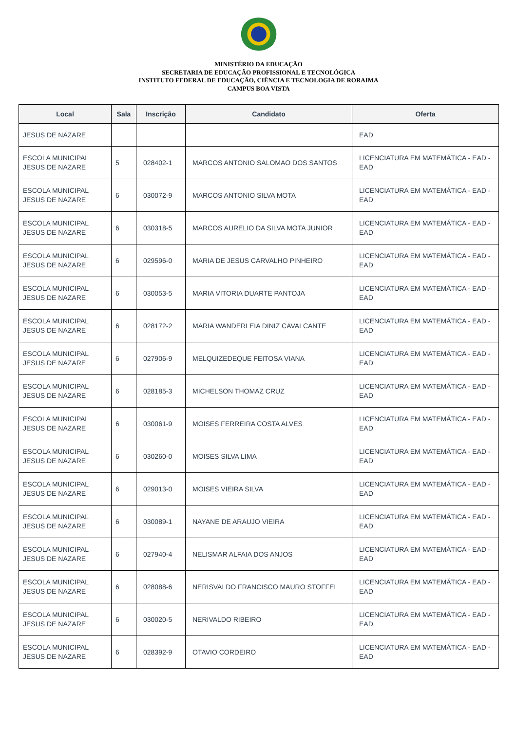MINISTÉRIO DA EDUCAÇÃO
SECRETARIA DE EDUCAÇÃO PROFISSIONAL E TECNOLÓGICA
INSTITUTO FEDERAL DE EDUCAÇÃO, CIÊNCIA E TECNOLOGIA DE RORAIMA
CAMPUS BOA VISTA
| Local | Sala | Inscrição | Candidato | Oferta |
| --- | --- | --- | --- | --- |
| JESUS DE NAZARE | | | | EAD |
| ESCOLA MUNICIPAL JESUS DE NAZARE | 5 | 028402-1 | MARCOS ANTONIO SALOMAO DOS SANTOS | LICENCIATURA EM MATEMÁTICA - EAD - EAD |
| ESCOLA MUNICIPAL JESUS DE NAZARE | 6 | 030072-9 | MARCOS ANTONIO SILVA MOTA | LICENCIATURA EM MATEMÁTICA - EAD - EAD |
| ESCOLA MUNICIPAL JESUS DE NAZARE | 6 | 030318-5 | MARCOS AURELIO DA SILVA MOTA JUNIOR | LICENCIATURA EM MATEMÁTICA - EAD - EAD |
| ESCOLA MUNICIPAL JESUS DE NAZARE | 6 | 029596-0 | MARIA DE JESUS CARVALHO PINHEIRO | LICENCIATURA EM MATEMÁTICA - EAD - EAD |
| ESCOLA MUNICIPAL JESUS DE NAZARE | 6 | 030053-5 | MARIA VITORIA DUARTE PANTOJA | LICENCIATURA EM MATEMÁTICA - EAD - EAD |
| ESCOLA MUNICIPAL JESUS DE NAZARE | 6 | 028172-2 | MARIA WANDERLEIA DINIZ CAVALCANTE | LICENCIATURA EM MATEMÁTICA - EAD - EAD |
| ESCOLA MUNICIPAL JESUS DE NAZARE | 6 | 027906-9 | MELQUIZEDEQUE FEITOSA VIANA | LICENCIATURA EM MATEMÁTICA - EAD - EAD |
| ESCOLA MUNICIPAL JESUS DE NAZARE | 6 | 028185-3 | MICHELSON THOMAZ CRUZ | LICENCIATURA EM MATEMÁTICA - EAD - EAD |
| ESCOLA MUNICIPAL JESUS DE NAZARE | 6 | 030061-9 | MOISES FERREIRA COSTA ALVES | LICENCIATURA EM MATEMÁTICA - EAD - EAD |
| ESCOLA MUNICIPAL JESUS DE NAZARE | 6 | 030260-0 | MOISES SILVA LIMA | LICENCIATURA EM MATEMÁTICA - EAD - EAD |
| ESCOLA MUNICIPAL JESUS DE NAZARE | 6 | 029013-0 | MOISES VIEIRA SILVA | LICENCIATURA EM MATEMÁTICA - EAD - EAD |
| ESCOLA MUNICIPAL JESUS DE NAZARE | 6 | 030089-1 | NAYANE DE ARAUJO VIEIRA | LICENCIATURA EM MATEMÁTICA - EAD - EAD |
| ESCOLA MUNICIPAL JESUS DE NAZARE | 6 | 027940-4 | NELISMAR ALFAIA DOS ANJOS | LICENCIATURA EM MATEMÁTICA - EAD - EAD |
| ESCOLA MUNICIPAL JESUS DE NAZARE | 6 | 028088-6 | NERISVALDO FRANCISCO MAURO STOFFEL | LICENCIATURA EM MATEMÁTICA - EAD - EAD |
| ESCOLA MUNICIPAL JESUS DE NAZARE | 6 | 030020-5 | NERIVALDO RIBEIRO | LICENCIATURA EM MATEMÁTICA - EAD - EAD |
| ESCOLA MUNICIPAL JESUS DE NAZARE | 6 | 028392-9 | OTAVIO CORDEIRO | LICENCIATURA EM MATEMÁTICA - EAD - EAD |